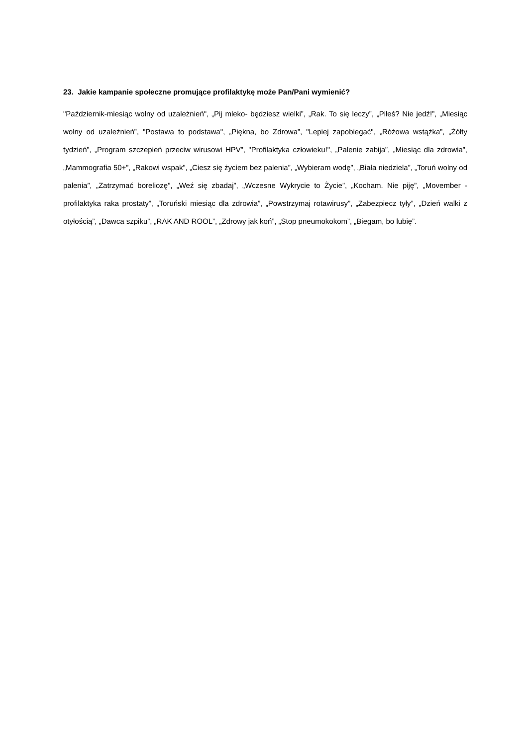23. Jakie kampanie społeczne promujące profilaktykę może Pan/Pani wymienić?
"Październik-miesiąc wolny od uzależnień", „Pij mleko- będziesz wielki”, „Rak. To się leczy”, „Piłeś? Nie jedź!”, „Miesiąc wolny od uzależnień”, "Postawa to podstawa", „Piękna, bo Zdrowa”, "Lepiej zapobiegać", „Różowa wstążka”, „Żółty tydzień”, „Program szczepień przeciw wirusowi HPV”, "Profilaktyka człowieku!", „Palenie zabija”, „Miesiąc dla zdrowia”, „Mammografia 50+”, „Rakowi wspak”, „Ciesz się życiem bez palenia”, „Wybieram wodę”, „Biała niedziela”, „Toruń wolny od palenia”, „Zatrzymać boreliozę”, „Weź się zbadaj”, „Wczesne Wykrycie to Życie”, „Kocham. Nie piję”, „Movember - profilaktyka raka prostaty”, „Toruński miesiąc dla zdrowia”, „Powstrzymaj rotawirusy”, „Zabezpiecz tyły”, „Dzień walki z otyłością”, „Dawca szpiku”, „RAK AND ROOL”, „Zdrowy jak koń”, „Stop pneumokokom”, „Biegam, bo lubię”.